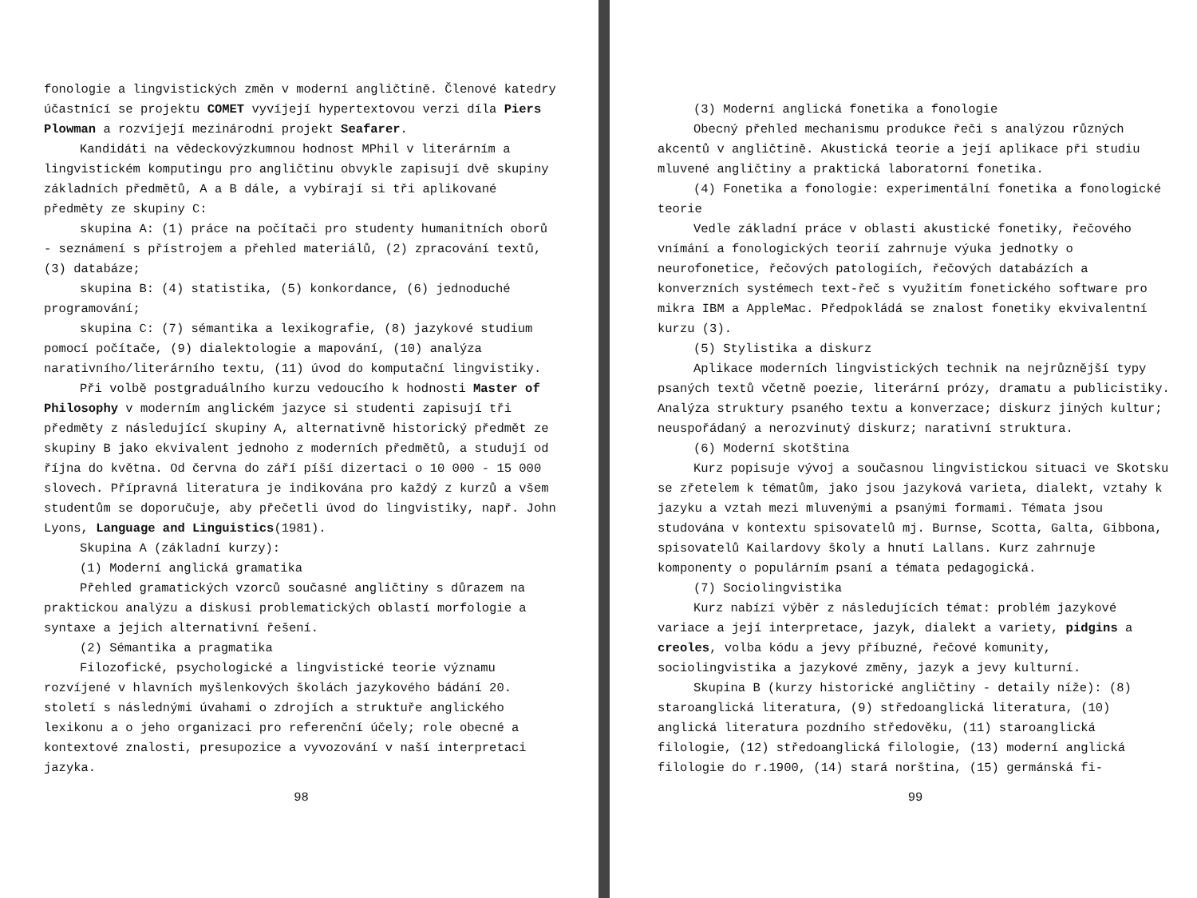fonologie a lingvistických změn v moderní angličtině. Členové katedry účastnící se projektu COMET vyvíjejí hypertextovou verzi díla Piers Plowman a rozvíjejí mezinárodní projekt Seafarer.
Kandidáti na vědeckovýzkumnou hodnost MPhil v literárním a lingvistickém komputingu pro angličtinu obvykle zapisují dvě skupiny základních předmětů, A a B dále, a vybírají si tři aplikované předměty ze skupiny C:
skupina A: (1) práce na počítači pro studenty humanitních oborů - seznámení s přístrojem a přehled materiálů, (2) zpracování textů, (3) databáze;
skupina B: (4) statistika, (5) konkordance, (6) jednoduché programování;
skupina C: (7) sémantika a lexikografie, (8) jazykové studium pomocí počítače, (9) dialektologie a mapování, (10) analýza narativního/literárního textu, (11) úvod do komputační lingvistiky.
Při volbě postgraduálního kurzu vedoucího k hodnosti Master of Philosophy v moderním anglickém jazyce si studenti zapisují tři předměty z následující skupiny A, alternativně historický předmět ze skupiny B jako ekvivalent jednoho z moderních předmětů, a studují od října do května. Od června do září píší dizertaci o 10 000 - 15 000 slovech. Přípravná literatura je indikována pro každý z kurzů a všem studentům se doporučuje, aby přečetli úvod do lingvistiky, např. John Lyons, Language and Linguistics(1981).
Skupina A (základní kurzy):
(1) Moderní anglická gramatika
Přehled gramatických vzorců současné angličtiny s důrazem na praktickou analýzu a diskusi problematických oblastí morfologie a syntaxe a jejich alternativní řešení.
(2) Sémantika a pragmatika
Filozofické, psychologické a lingvistické teorie významu rozvíjené v hlavních myšlenkových školách jazykového bádání 20. století s následnými úvahami o zdrojích a struktuře anglického lexikonu a o jeho organizaci pro referenční účely; role obecné a kontextové znalosti, presupozice a vyvozování v naší interpretaci jazyka.
98
(3) Moderní anglická fonetika a fonologie
Obecný přehled mechanismu produkce řeči s analýzou různých akcentů v angličtině. Akustická teorie a její aplikace při studiu mluvené angličtiny a praktická laboratorní fonetika.
(4) Fonetika a fonologie: experimentální fonetika a fonologické teorie
Vedle základní práce v oblasti akustické fonetiky, řečového vnímání a fonologických teorií zahrnuje výuka jednotky o neurofonetice, řečových patologiích, řečových databázích a konverzních systémech text-řeč s využitím fonetického software pro mikra IBM a AppleMac. Předpokládá se znalost fonetiky ekvivalentní kurzu (3).
(5) Stylistika a diskurz
Aplikace moderních lingvistických technik na nejrůznější typy psaných textů včetně poezie, literární prózy, dramatu a publicistiky. Analýza struktury psaného textu a konverzace; diskurz jiných kultur; neuspořádaný a nerozvinutý diskurz; narativní struktura.
(6) Moderní skotština
Kurz popisuje vývoj a současnou lingvistickou situaci ve Skotsku se zřetelem k tématům, jako jsou jazyková varieta, dialekt, vztahy k jazyku a vztah mezi mluvenými a psanými formami. Témata jsou studována v kontextu spisovatelů mj. Burnse, Scotta, Galta, Gibbona, spisovatelů Kailardovy školy a hnutí Lallans. Kurz zahrnuje komponenty o populárním psaní a témata pedagogická.
(7) Sociolingvistika
Kurz nabízí výběr z následujících témat: problém jazykové variace a její interpretace, jazyk, dialekt a variety, pidgins a creoles, volba kódu a jevy příbuzné, řečové komunity, sociolingvistika a jazykové změny, jazyk a jevy kulturní.
Skupina B (kurzy historické angličtiny - detaily níže): (8) staroanglická literatura, (9) středoanglická literatura, (10) anglická literatura pozdního středověku, (11) staroanglická filologie, (12) středoanglická filologie, (13) moderní anglická filologie do r.1900, (14) stará norština, (15) germánská fi-
99